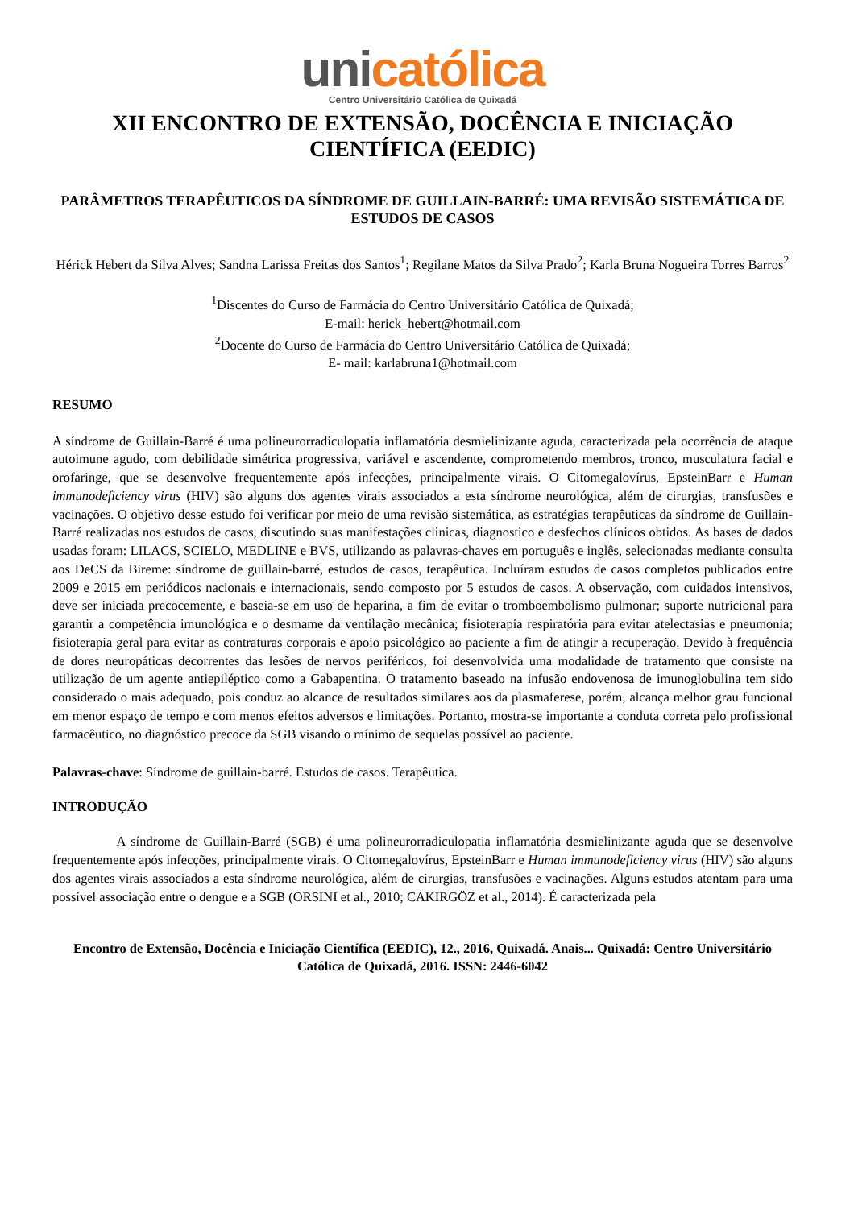uni católica
Centro Universitário Católica de Quixadá
XII ENCONTRO DE EXTENSÃO, DOCÊNCIA E INICIAÇÃO CIENTÍFICA (EEDIC)
PARÂMETROS TERAPÊUTICOS DA SÍNDROME DE GUILLAIN-BARRÉ: UMA REVISÃO SISTEMÁTICA DE ESTUDOS DE CASOS
Hérick Hebert da Silva Alves; Sandna Larissa Freitas dos Santos<sup>1</sup>; Regilane Matos da Silva Prado<sup>2</sup>; Karla Bruna Nogueira Torres Barros<sup>2</sup>
<sup>1</sup> Discentes do Curso de Farmácia do Centro Universitário Católica de Quixadá;
E-mail: herick_hebert@hotmail.com
<sup>2</sup> Docente do Curso de Farmácia do Centro Universitário Católica de Quixadá;
E- mail: karlabruna1@hotmail.com
RESUMO
A síndrome de Guillain-Barré é uma polineurorradiculopatia inflamatória desmielinizante aguda, caracterizada pela ocorrência de ataque autoimune agudo, com debilidade simétrica progressiva, variável e ascendente, comprometendo membros, tronco, musculatura facial e orofaringe, que se desenvolve frequentemente após infecções, principalmente virais. O Citomegalovírus, EpsteinBarr e Human immunodeficiency virus (HIV) são alguns dos agentes virais associados a esta síndrome neurológica, além de cirurgias, transfusões e vacinações. O objetivo desse estudo foi verificar por meio de uma revisão sistemática, as estratégias terapêuticas da síndrome de Guillain-Barré realizadas nos estudos de casos, discutindo suas manifestações clinicas, diagnostico e desfechos clínicos obtidos. As bases de dados usadas foram: LILACS, SCIELO, MEDLINE e BVS, utilizando as palavras-chaves em português e inglês, selecionadas mediante consulta aos DeCS da Bireme: síndrome de guillain-barré, estudos de casos, terapêutica. Incluíram estudos de casos completos publicados entre 2009 e 2015 em periódicos nacionais e internacionais, sendo composto por 5 estudos de casos. A observação, com cuidados intensivos, deve ser iniciada precocemente, e baseia-se em uso de heparina, a fim de evitar o tromboembolismo pulmonar; suporte nutricional para garantir a competência imunológica e o desmame da ventilação mecânica; fisioterapia respiratória para evitar atelectasias e pneumonia; fisioterapia geral para evitar as contraturas corporais e apoio psicológico ao paciente a fim de atingir a recuperação. Devido à frequência de dores neuropáticas decorrentes das lesões de nervos periféricos, foi desenvolvida uma modalidade de tratamento que consiste na utilização de um agente antiepiléptico como a Gabapentina. O tratamento baseado na infusão endovenosa de imunoglobulina tem sido considerado o mais adequado, pois conduz ao alcance de resultados similares aos da plasmaferese, porém, alcança melhor grau funcional em menor espaço de tempo e com menos efeitos adversos e limitações. Portanto, mostra-se importante a conduta correta pelo profissional farmacêutico, no diagnóstico precoce da SGB visando o mínimo de sequelas possível ao paciente.
Palavras-chave: Síndrome de guillain-barré. Estudos de casos. Terapêutica.
INTRODUÇÃO
A síndrome de Guillain-Barré (SGB) é uma polineurorradiculopatia inflamatória desmielinizante aguda que se desenvolve frequentemente após infecções, principalmente virais. O Citomegalovírus, EpsteinBarr e Human immunodeficiency virus (HIV) são alguns dos agentes virais associados a esta síndrome neurológica, além de cirurgias, transfusões e vacinações. Alguns estudos atentam para uma possível associação entre o dengue e a SGB (ORSINI et al., 2010; CAKIRGÖZ et al., 2014). É caracterizada pela
Encontro de Extensão, Docência e Iniciação Científica (EEDIC), 12., 2016, Quixadá. Anais... Quixadá: Centro Universitário Católica de Quixadá, 2016. ISSN: 2446-6042